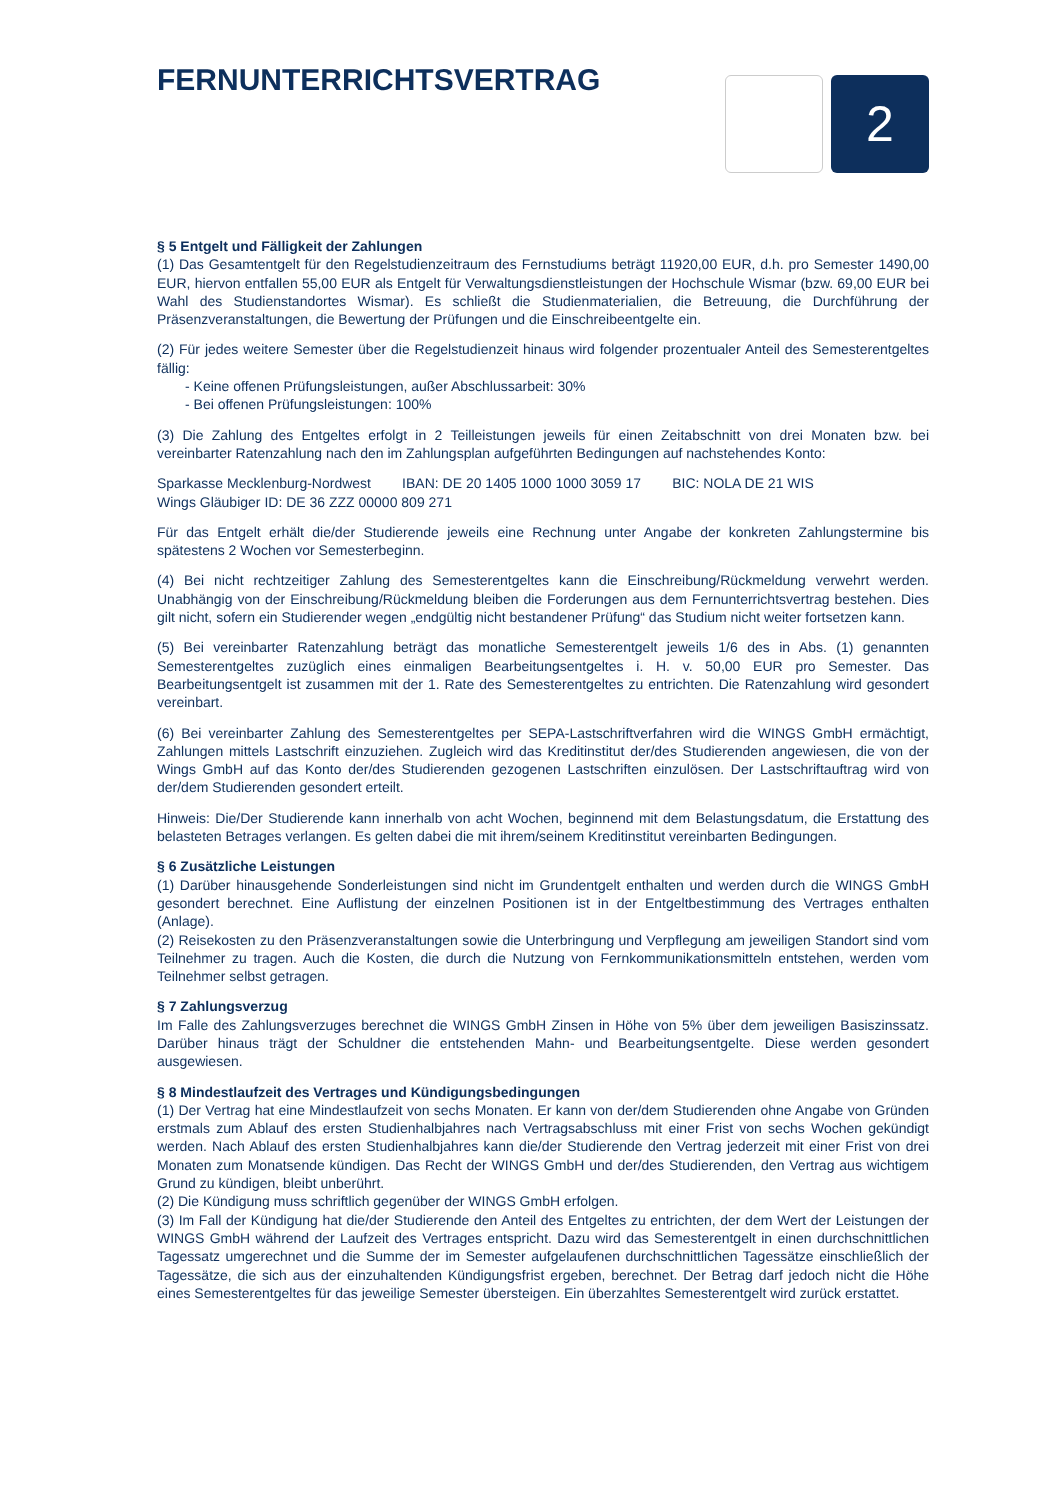2
FERNUNTERRICHTSVERTRAG
§ 5 Entgelt und Fälligkeit der Zahlungen
(1) Das Gesamtentgelt für den Regelstudienzeitraum des Fernstudiums beträgt 11920,00 EUR, d.h. pro Semester 1490,00 EUR, hiervon entfallen 55,00 EUR als Entgelt für Verwaltungsdienstleistungen der Hochschule Wismar (bzw. 69,00 EUR bei Wahl des Studienstandortes Wismar). Es schließt die Studienmaterialien, die Betreuung, die Durchführung der Präsenzveranstaltungen, die Bewertung der Prüfungen und die Einschreibeentgelte ein.
(2) Für jedes weitere Semester über die Regelstudienzeit hinaus wird folgender prozentualer Anteil des Semesterentgeltes fällig:
- Keine offenen Prüfungsleistungen, außer Abschlussarbeit: 30%
- Bei offenen Prüfungsleistungen: 100%
(3) Die Zahlung des Entgeltes erfolgt in 2 Teilleistungen jeweils für einen Zeitabschnitt von drei Monaten bzw. bei vereinbarter Ratenzahlung nach den im Zahlungsplan aufgeführten Bedingungen auf nachstehendes Konto:
Sparkasse Mecklenburg-Nordwest IBAN: DE 20 1405 1000 1000 3059 17 BIC: NOLA DE 21 WIS
Wings Gläubiger ID: DE 36 ZZZ 00000 809 271
Für das Entgelt erhält die/der Studierende jeweils eine Rechnung unter Angabe der konkreten Zahlungstermine bis spätestens 2 Wochen vor Semesterbeginn.
(4) Bei nicht rechtzeitiger Zahlung des Semesterentgeltes kann die Einschreibung/Rückmeldung verwehrt werden. Unabhängig von der Einschreibung/Rückmeldung bleiben die Forderungen aus dem Fernunterrichtsvertrag bestehen. Dies gilt nicht, sofern ein Studierender wegen „endgültig nicht bestandener Prüfung“ das Studium nicht weiter fortsetzen kann.
(5) Bei vereinbarter Ratenzahlung beträgt das monatliche Semesterentgelt jeweils 1/6 des in Abs. (1) genannten Semesterentgeltes zuzüglich eines einmaligen Bearbeitungsentgeltes i. H. v. 50,00 EUR pro Semester. Das Bearbeitungsentgelt ist zusammen mit der 1. Rate des Semesterentgeltes zu entrichten. Die Ratenzahlung wird gesondert vereinbart.
(6) Bei vereinbarter Zahlung des Semesterentgeltes per SEPA-Lastschriftverfahren wird die WINGS GmbH ermächtigt, Zahlungen mittels Lastschrift einzuziehen. Zugleich wird das Kreditinstitut der/des Studierenden angewiesen, die von der Wings GmbH auf das Konto der/des Studierenden gezogenen Lastschriften einzulösen. Der Lastschriftauftrag wird von der/dem Studierenden gesondert erteilt.
Hinweis: Die/Der Studierende kann innerhalb von acht Wochen, beginnend mit dem Belastungsdatum, die Erstattung des belasteten Betrages verlangen. Es gelten dabei die mit ihrem/seinem Kreditinstitut vereinbarten Bedingungen.
§ 6 Zusätzliche Leistungen
(1) Darüber hinausgehende Sonderleistungen sind nicht im Grundentgelt enthalten und werden durch die WINGS GmbH gesondert berechnet. Eine Auflistung der einzelnen Positionen ist in der Entgeltbestimmung des Vertrages enthalten (Anlage).
(2) Reisekosten zu den Präsenzveranstaltungen sowie die Unterbringung und Verpflegung am jeweiligen Standort sind vom Teilnehmer zu tragen. Auch die Kosten, die durch die Nutzung von Fernkommunikationsmitteln entstehen, werden vom Teilnehmer selbst getragen.
§ 7 Zahlungsverzug
Im Falle des Zahlungsverzuges berechnet die WINGS GmbH Zinsen in Höhe von 5% über dem jeweiligen Basiszinssatz. Darüber hinaus trägt der Schuldner die entstehenden Mahn- und Bearbeitungsentgelte. Diese werden gesondert ausgewiesen.
§ 8 Mindestlaufzeit des Vertrages und Kündigungsbedingungen
(1) Der Vertrag hat eine Mindestlaufzeit von sechs Monaten. Er kann von der/dem Studierenden ohne Angabe von Gründen erstmals zum Ablauf des ersten Studienhalbjahres nach Vertragsabschluss mit einer Frist von sechs Wochen gekündigt werden. Nach Ablauf des ersten Studienhalbjahres kann die/der Studierende den Vertrag jederzeit mit einer Frist von drei Monaten zum Monatsende kündigen. Das Recht der WINGS GmbH und der/des Studierenden, den Vertrag aus wichtigem Grund zu kündigen, bleibt unberührt.
(2) Die Kündigung muss schriftlich gegenüber der WINGS GmbH erfolgen.
(3) Im Fall der Kündigung hat die/der Studierende den Anteil des Entgeltes zu entrichten, der dem Wert der Leistungen der WINGS GmbH während der Laufzeit des Vertrages entspricht. Dazu wird das Semesterentgelt in einen durchschnittlichen Tagessatz umgerechnet und die Summe der im Semester aufgelaufenen durchschnittlichen Tagessätze einschließlich der Tagessätze, die sich aus der einzuhaltenden Kündigungsfrist ergeben, berechnet. Der Betrag darf jedoch nicht die Höhe eines Semesterentgeltes für das jeweilige Semester übersteigen. Ein überzahltes Semesterentgelt wird zurück erstattet.